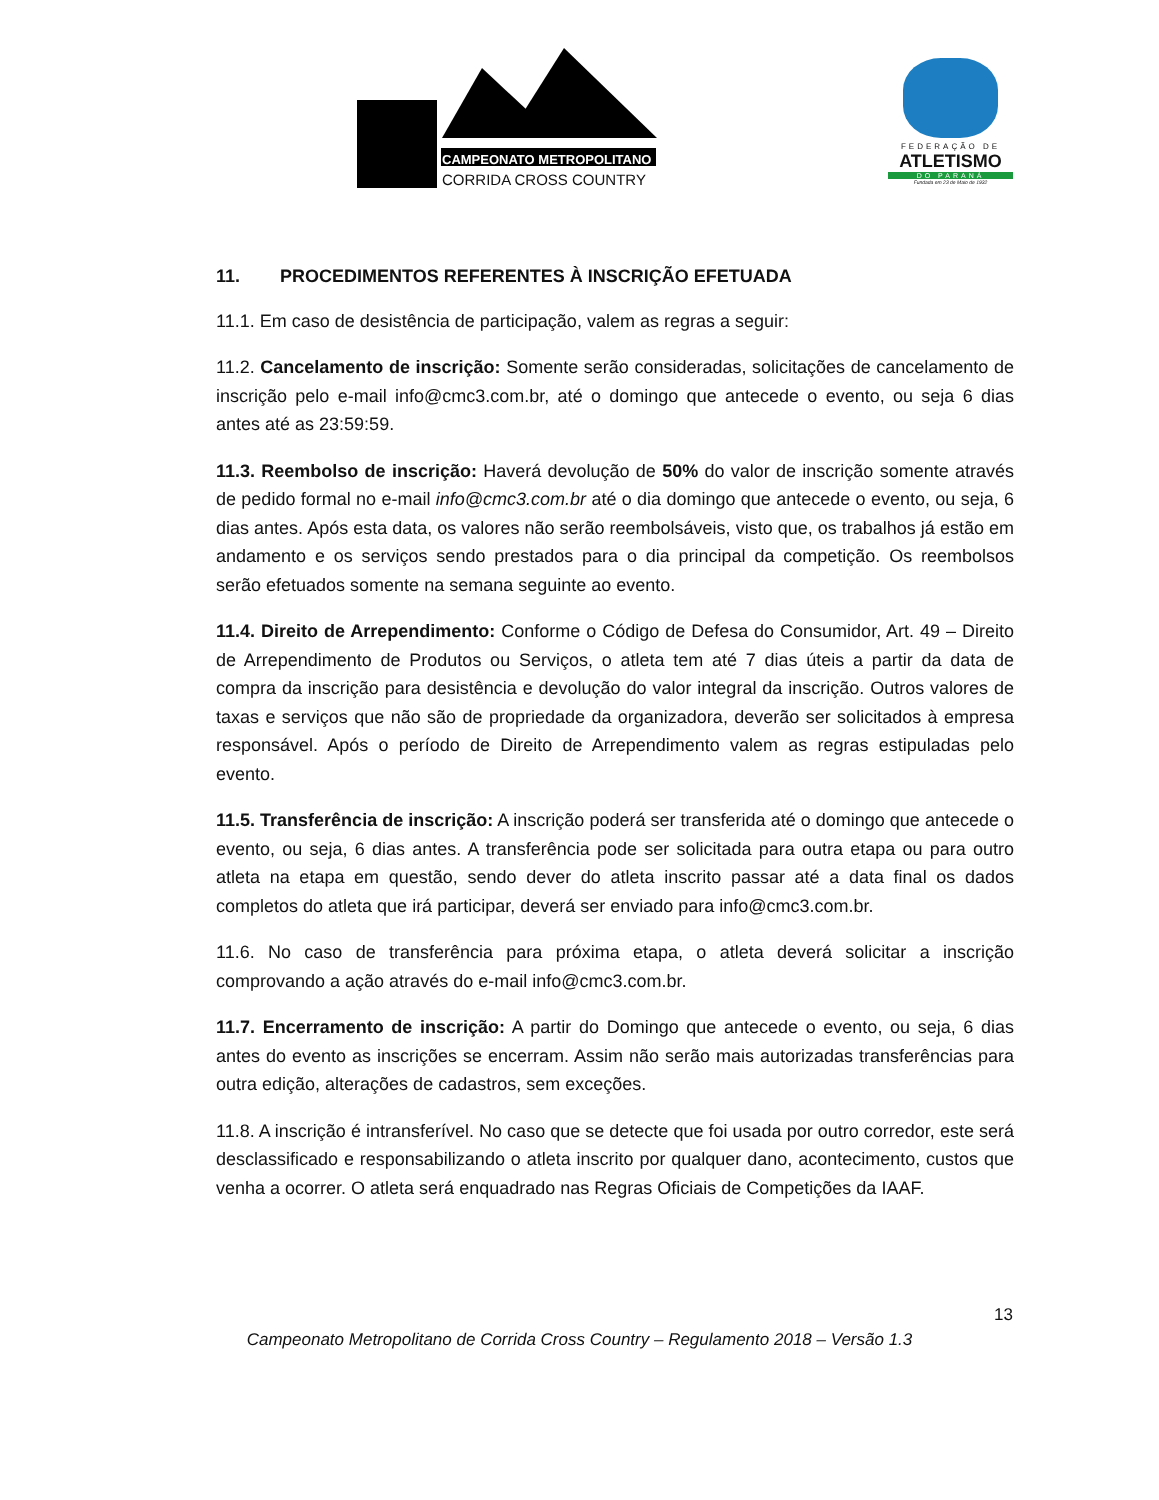CAMPEONATO METROPOLITANO
CORRIDA CROSS COUNTRY
FEDERAÇÃO DE
ATLETISMO
DO PARANÁ
Fundada em 23 de Maio de 1932
11. PROCEDIMENTOS REFERENTES À INSCRIÇÃO EFETUADA
11.1. Em caso de desistência de participação, valem as regras a seguir:
11.2. Cancelamento de inscrição: Somente serão consideradas, solicitações de cancelamento de inscrição pelo e-mail info@cmc3.com.br, até o domingo que antecede o evento, ou seja 6 dias antes até as 23:59:59.
11.3. Reembolso de inscrição: Haverá devolução de 50% do valor de inscrição somente através de pedido formal no e-mail info@cmc3.com.br até o dia domingo que antecede o evento, ou seja, 6 dias antes. Após esta data, os valores não serão reembolsáveis, visto que, os trabalhos já estão em andamento e os serviços sendo prestados para o dia principal da competição. Os reembolsos serão efetuados somente na semana seguinte ao evento.
11.4. Direito de Arrependimento: Conforme o Código de Defesa do Consumidor, Art. 49 – Direito de Arrependimento de Produtos ou Serviços, o atleta tem até 7 dias úteis a partir da data de compra da inscrição para desistência e devolução do valor integral da inscrição. Outros valores de taxas e serviços que não são de propriedade da organizadora, deverão ser solicitados à empresa responsável. Após o período de Direito de Arrependimento valem as regras estipuladas pelo evento.
11.5. Transferência de inscrição: A inscrição poderá ser transferida até o domingo que antecede o evento, ou seja, 6 dias antes. A transferência pode ser solicitada para outra etapa ou para outro atleta na etapa em questão, sendo dever do atleta inscrito passar até a data final os dados completos do atleta que irá participar, deverá ser enviado para info@cmc3.com.br.
11.6. No caso de transferência para próxima etapa, o atleta deverá solicitar a inscrição comprovando a ação através do e-mail info@cmc3.com.br.
11.7. Encerramento de inscrição: A partir do Domingo que antecede o evento, ou seja, 6 dias antes do evento as inscrições se encerram. Assim não serão mais autorizadas transferências para outra edição, alterações de cadastros, sem exceções.
11.8. A inscrição é intransferível. No caso que se detecte que foi usada por outro corredor, este será desclassificado e responsabilizando o atleta inscrito por qualquer dano, acontecimento, custos que venha a ocorrer. O atleta será enquadrado nas Regras Oficiais de Competições da IAAF.
13
Campeonato Metropolitano de Corrida Cross Country – Regulamento 2018 – Versão 1.3